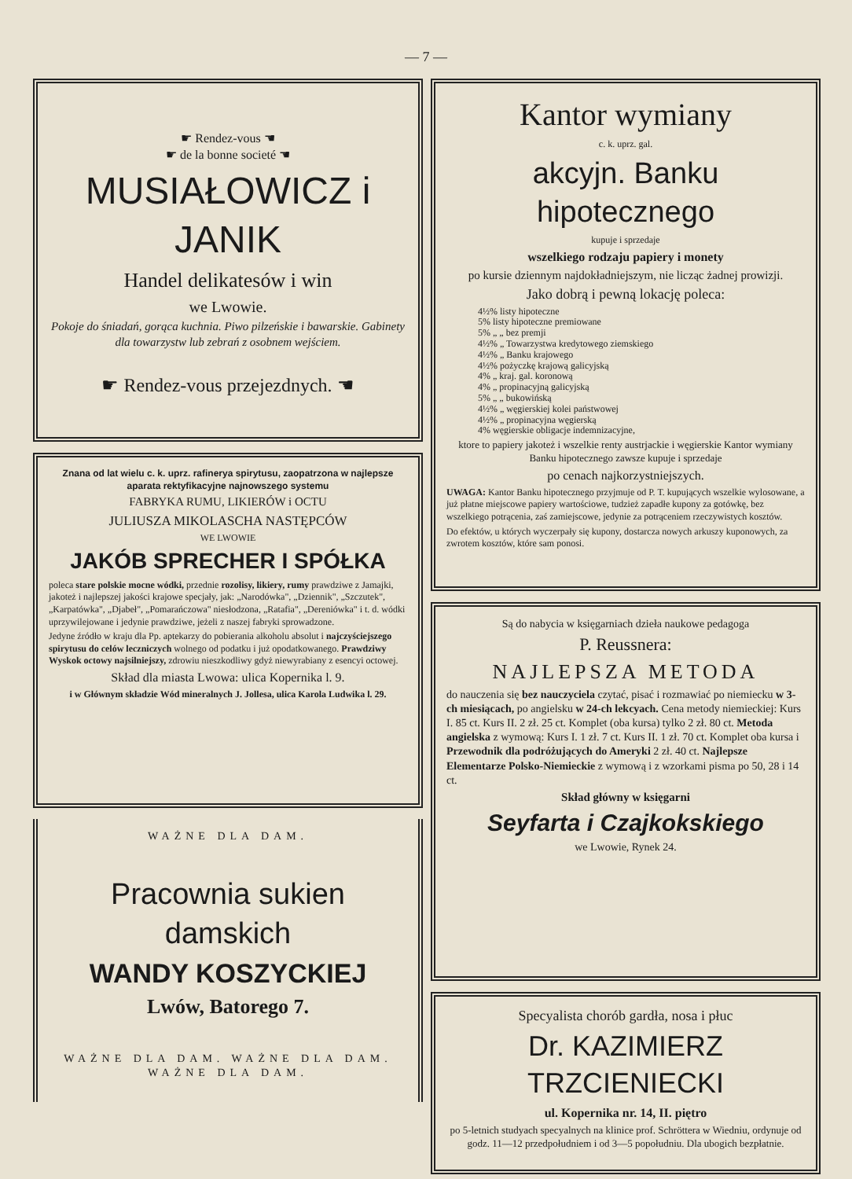— 7 —
☛ Rendez-vous ☚
☛ de la bonne societé ☚
MUSIAŁOWICZ i JANIK
Handel delikatesów i win
we Lwowie.
Pokoje do śniadań, gorąca kuchnia. Piwo pilzeńskie i bawarskie. Gabinety dla towarzystw lub zebrań z osobnem wejściem.
☛ Rendez-vous przejezdnych. ☚
Znana od lat wielu c. k. uprz. rafinerya spirytusu, zaopatrzona w najlepsze aparata rektyfikacyjne najnowszego systemu
FABRYKA RUMU, LIKIERÓW i OCTU
JULIUSZA MIKOLASCHA NASTĘPCÓW
WE LWOWIE
JAKÓB SPRECHER I SPÓŁKA
poleca stare polskie mocne wódki, przednie rozolisy, likiery, rumy prawdziwe z Jamajki, jakoteż i najlepszej jakości krajowe specjały, jak: „Narodówka", „Dziennik", „Szczutek", „Karpatówka", „Djabeł", „Pomarańczowa" niesłodzona, „Ratafia", „Dereniówka" i t. d. wódki uprzywilejowane i jedynie prawdziwe, jeżeli z naszej fabryki sprowadzone.
Jedyne źródło w kraju dla Pp. aptekarzy do pobierania alkoholu absolut i najczyściejszego spirytusu do celów leczniczych wolnego od podatku i już opodatkowanego. Prawdziwy Wyskok octowy najsilniejszy, zdrowiu nieszkodliwy gdyż niewyrabiany z esencyi octowej.
Skład dla miasta Lwowa: ulica Kopernika l. 9.
i w Głównym składzie Wód mineralnych J. Jollesa, ulica Karola Ludwika l. 29.
WAŻNE DLA DAM.
Pracownia sukien damskich
WANDY KOSZYCKIEJ
Lwów, Batorego 7.
WAŻNE DLA DAM. WAŻNE DLA DAM. WAŻNE DLA DAM.
Kantor wymiany
c. k. uprz. gal.
akcyjn. Banku hipotecznego
kupuje i sprzedaje
wszelkiego rodzaju papiery i monety
po kursie dziennym najdokładniejszym, nie licząc żadnej prowizji.
Jako dobrą i pewną lokację poleca:
4½% listy hipoteczne
5% listy hipoteczne premiowane
5% „ „ bez premji
4½% „ Towarzystwa kredytowego ziemskiego
4½% „ Banku krajowego
4½% pożyczkę krajową galicyjską
4% „ kraj. gal. koronową
4% „ propinacyjną galicyjską
5% „ „ bukowińską
4½% „ węgierskiej kolei państwowej
4½% „ propinacyjna węgierską
4% węgierskie obligacje indemnizacyjne,
ktore to papiery jakoteż i wszelkie renty austrjackie i węgierskie Kantor wymiany Banku hipotecznego zawsze kupuje i sprzedaje
po cenach najkorzystniejszych.
UWAGA: Kantor Banku hipotecznego przyjmuje od P. T. kupujących wszelkie wylosowane, a już płatne miejscowe papiery wartościowe, tudzież zapadłe kupony za gotówkę, bez wszelkiego potrącenia, zaś zamiejscowe, jedynie za potrąceniem rzeczywistych kosztów.
Do efektów, u których wyczerpały się kupony, dostarcza nowych arkuszy kuponowych, za zwrotem kosztów, które sam ponosi.
Są do nabycia w księgarniach dzieła naukowe pedagoga
P. Reussnera:
NAJLEPSZA METODA
do nauczenia się bez nauczyciela czytać, pisać i rozmawiać po niemiecku w 3-ch miesiącach, po angielsku w 24-ch lekcyach. Cena metody niemieckiej: Kurs I. 85 ct. Kurs II. 2 zł. 25 ct. Komplet (oba kursa) tylko 2 zł. 80 ct. Metoda angielska z wymową: Kurs I. 1 zł. 7 ct. Kurs II. 1 zł. 70 ct. Komplet oba kursa i Przewodnik dla podróżujących do Ameryki 2 zł. 40 ct. Najlepsze Elementarze Polsko-Niemieckie z wymową i z wzorkami pisma po 50, 28 i 14 ct.
Skład główny w księgarni
Seyfarta i Czajkokskiego
we Lwowie, Rynek 24.
Specyalista chorób gardła, nosa i płuc
Dr. KAZIMIERZ TRZCIENIECKI
ul. Kopernika nr. 14, II. piętro
po 5-letnich studyach specyalnych na klinice prof. Schröttera w Wiedniu, ordynuje od godz. 11—12 przedpołudniem i od 3—5 popołudniu. Dla ubogich bezpłatnie.